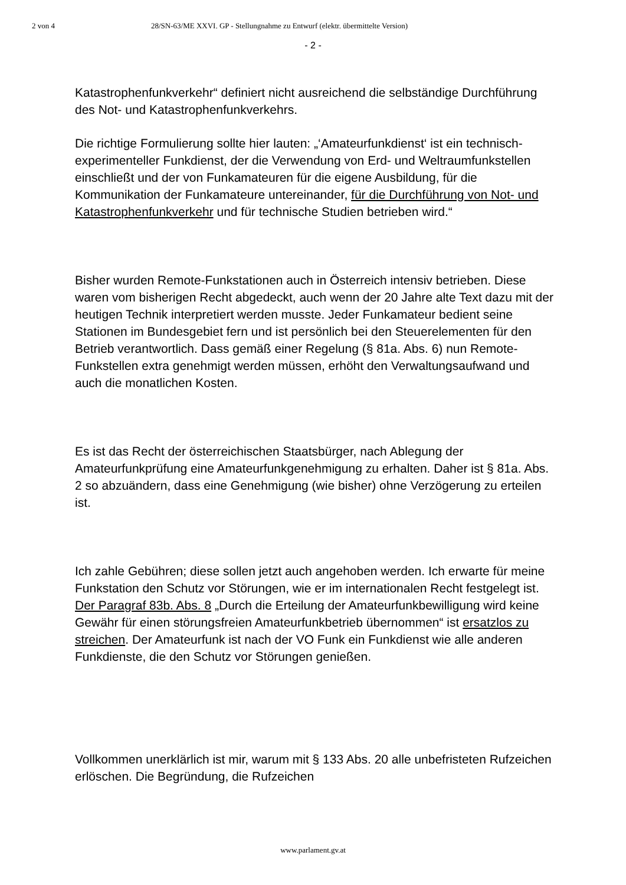2 von 4 28/SN-63/ME XXVI. GP - Stellungnahme zu Entwurf (elektr. übermittelte Version)
- 2 -
Katastrophenfunkverkehr“ definiert nicht ausreichend die selbständige Durchführung des Not- und Katastrophenfunkverkehrs.
Die richtige Formulierung sollte hier lauten: „‘Amateurfunkdienst‘ ist ein technisch-experimenteller Funkdienst, der die Verwendung von Erd- und Weltraumfunkstellen einschließt und der von Funkamateuren für die eigene Ausbildung, für die Kommunikation der Funkamateure untereinander, für die Durchführung von Not- und Katastrophenfunkverkehr und für technische Studien betrieben wird.“
Bisher wurden Remote-Funkstationen auch in Österreich intensiv betrieben. Diese waren vom bisherigen Recht abgedeckt, auch wenn der 20 Jahre alte Text dazu mit der heutigen Technik interpretiert werden musste. Jeder Funkamateur bedient seine Stationen im Bundesgebiet fern und ist persönlich bei den Steuerelementen für den Betrieb verantwortlich. Dass gemäß einer Regelung (§ 81a. Abs. 6) nun Remote-Funkstellen extra genehmigt werden müssen, erhöht den Verwaltungsaufwand und auch die monatlichen Kosten.
Es ist das Recht der österreichischen Staatsbürger, nach Ablegung der Amateurfunkprüfung eine Amateurfunkgenehmigung zu erhalten. Daher ist § 81a. Abs. 2 so abzuändern, dass eine Genehmigung (wie bisher) ohne Verzögerung zu erteilen ist.
Ich zahle Gebühren; diese sollen jetzt auch angehoben werden. Ich erwarte für meine Funkstation den Schutz vor Störungen, wie er im internationalen Recht festgelegt ist. Der Paragraf 83b. Abs. 8 „Durch die Erteilung der Amateurfunkbewilligung wird keine Gewähr für einen störungsfreien Amateurfunkbetrieb übernommen“ ist ersatzlos zu streichen. Der Amateurfunk ist nach der VO Funk ein Funkdienst wie alle anderen Funkdienste, die den Schutz vor Störungen genießen.
Vollkommen unerklärlich ist mir, warum mit § 133 Abs. 20 alle unbefristeten Rufzeichen erlöschen. Die Begründung, die Rufzeichen
www.parlament.gv.at